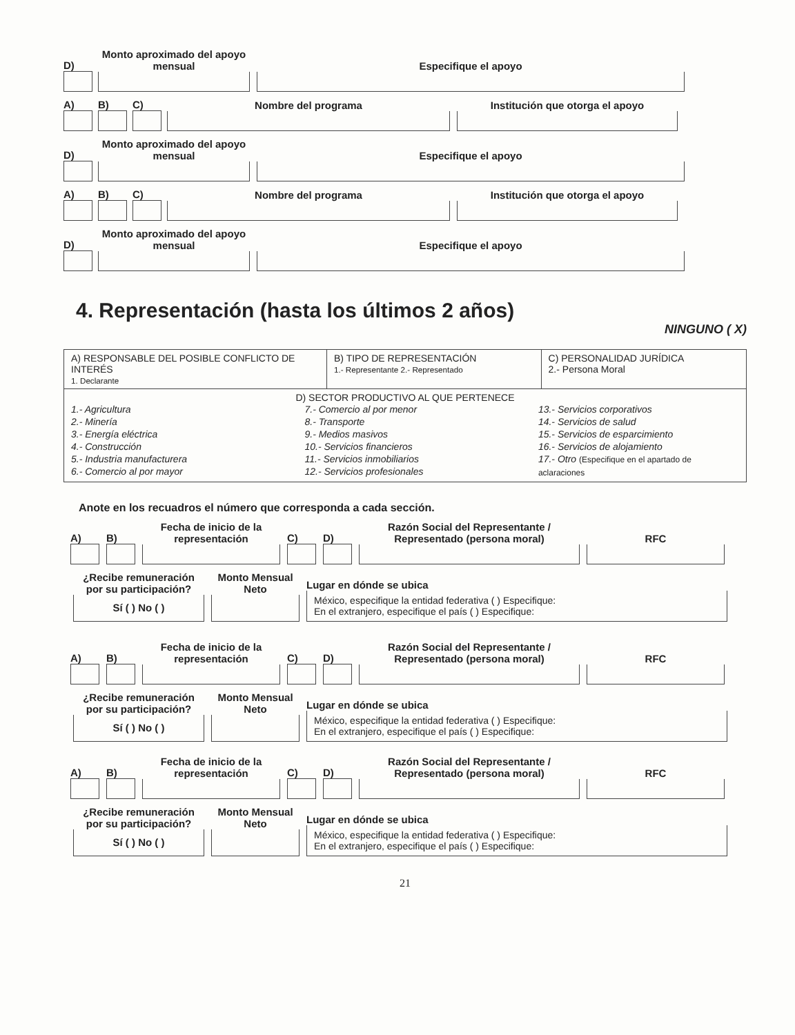D)
Monto aproximado del apoyo mensual
Especifique el apoyo
A)
B)
C)
Nombre del programa
Institución que otorga el apoyo
D)
Monto aproximado del apoyo mensual
Especifique el apoyo
A)
B)
C)
Nombre del programa
Institución que otorga el apoyo
D)
Monto aproximado del apoyo mensual
Especifique el apoyo
4. Representación (hasta los últimos 2 años)
NINGUNO ( X)
| A) RESPONSABLE DEL POSIBLE CONFLICTO DE INTERÉS 1. Declarante | B) TIPO DE REPRESENTACIÓN 1.- Representante 2.- Representado | C) PERSONALIDAD JURÍDICA 2.- Persona Moral |
| D) SECTOR PRODUCTIVO AL QUE PERTENECE 1.- Agricultura 2.- Minería 3.- Energía eléctrica 4.- Construcción 5.- Industria manufacturera 6.- Comercio al por mayor 7.- Comercio al por menor 8.- Transporte 9.- Medios masivos 10.- Servicios financieros 11.- Servicios inmobiliarios 12.- Servicios profesionales 13.- Servicios corporativos 14.- Servicios de salud 15.- Servicios de esparcimiento 16.- Servicios de alojamiento 17.- Otro (Especifique en el apartado de aclaraciones | | |
Anote en los recuadros el número que corresponda a cada sección.
A)
B)
Fecha de inicio de la representación
C)
D)
Razón Social del Representante / Representado (persona moral)
RFC
¿Recibe remuneración por su participación?
Sí ( ) No ( )
Monto Mensual Neto
Lugar en dónde se ubica
México, especifique la entidad federativa ( ) Especifique:
En el extranjero, especifique el país ( ) Especifique:
A)
B)
Fecha de inicio de la representación
C)
D)
Razón Social del Representante / Representado (persona moral)
RFC
¿Recibe remuneración por su participación?
Sí ( ) No ( )
Monto Mensual Neto
Lugar en dónde se ubica
México, especifique la entidad federativa ( ) Especifique:
En el extranjero, especifique el país ( ) Especifique:
A)
B)
Fecha de inicio de la representación
C)
D)
Razón Social del Representante / Representado (persona moral)
RFC
¿Recibe remuneración por su participación?
Sí ( ) No ( )
Monto Mensual Neto
Lugar en dónde se ubica
México, especifique la entidad federativa ( ) Especifique:
En el extranjero, especifique el país ( ) Especifique:
21